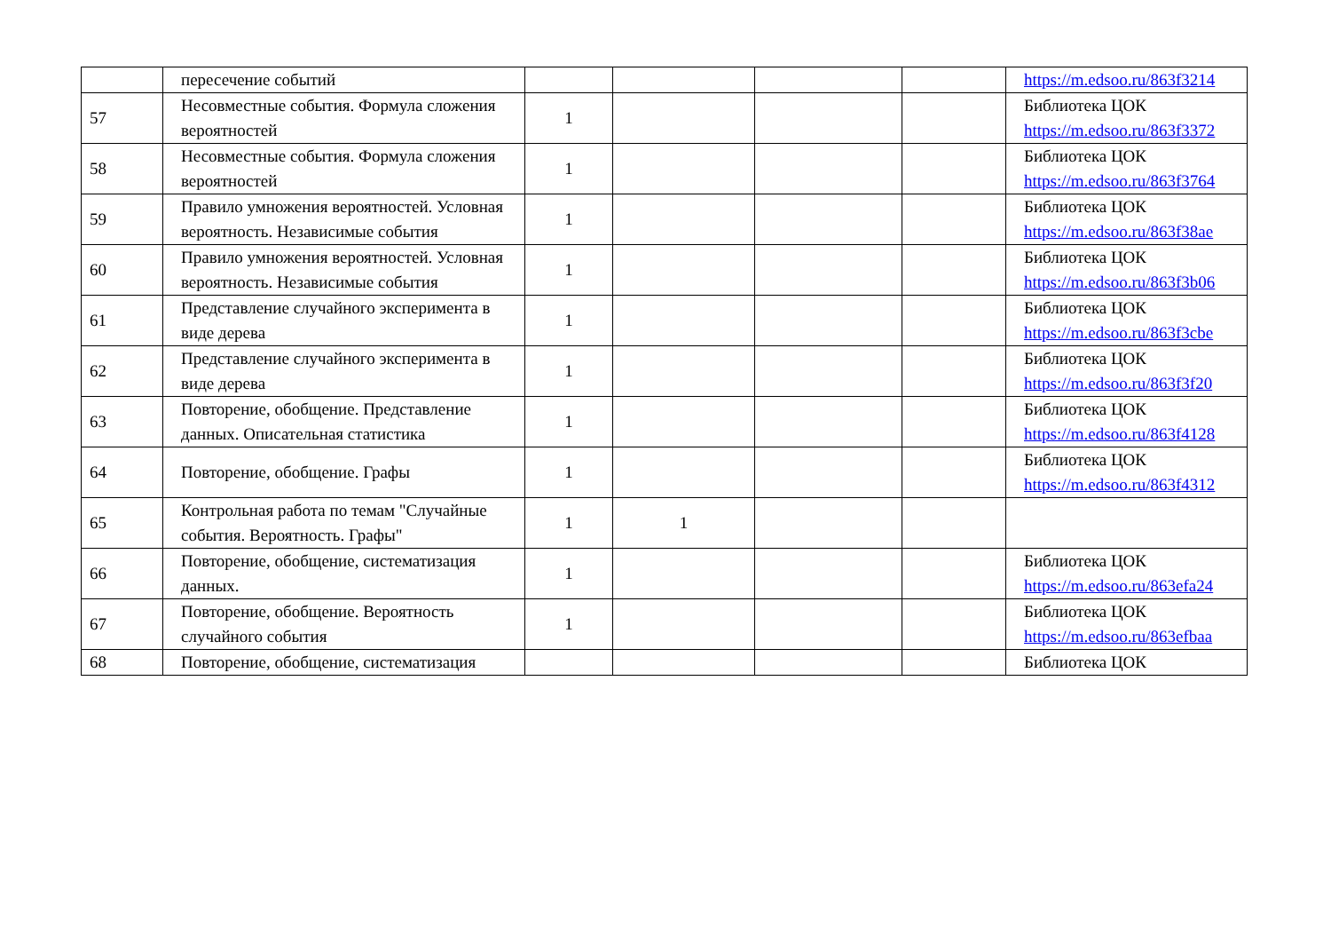| | пересечение событий | | | | | https://m.edsoo.ru/863f3214 |
| 57 | Несовместные события. Формула сложения вероятностей | 1 | | | | Библиотека ЦОК https://m.edsoo.ru/863f3372 |
| 58 | Несовместные события. Формула сложения вероятностей | 1 | | | | Библиотека ЦОК https://m.edsoo.ru/863f3764 |
| 59 | Правило умножения вероятностей. Условная вероятность. Независимые события | 1 | | | | Библиотека ЦОК https://m.edsoo.ru/863f38ae |
| 60 | Правило умножения вероятностей. Условная вероятность. Независимые события | 1 | | | | Библиотека ЦОК https://m.edsoo.ru/863f3b06 |
| 61 | Представление случайного эксперимента в виде дерева | 1 | | | | Библиотека ЦОК https://m.edsoo.ru/863f3cbe |
| 62 | Представление случайного эксперимента в виде дерева | 1 | | | | Библиотека ЦОК https://m.edsoo.ru/863f3f20 |
| 63 | Повторение, обобщение. Представление данных. Описательная статистика | 1 | | | | Библиотека ЦОК https://m.edsoo.ru/863f4128 |
| 64 | Повторение, обобщение. Графы | 1 | | | | Библиотека ЦОК https://m.edsoo.ru/863f4312 |
| 65 | Контрольная работа по темам "Случайные события. Вероятность. Графы" | 1 | 1 | | | |
| 66 | Повторение, обобщение, систематизация данных. | 1 | | | | Библиотека ЦОК https://m.edsoo.ru/863efa24 |
| 67 | Повторение, обобщение. Вероятность случайного события | 1 | | | | Библиотека ЦОК https://m.edsoo.ru/863efbaa |
| 68 | Повторение, обобщение, систематизация | | | | | Библиотека ЦОК |